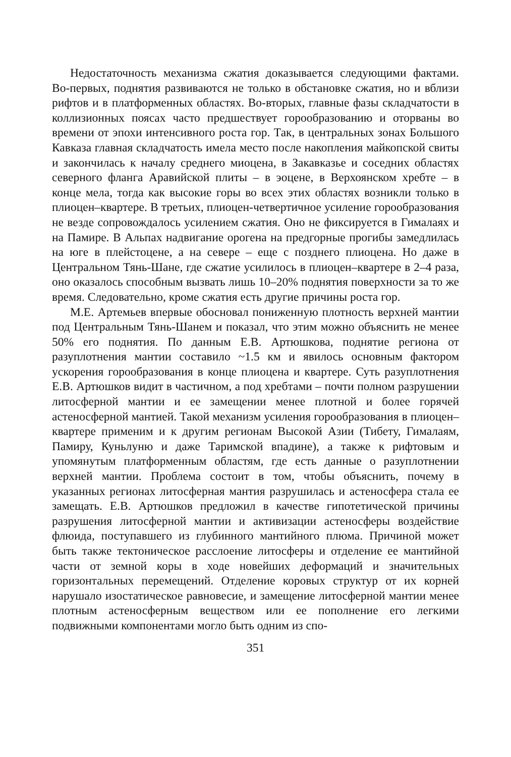Недостаточность механизма сжатия доказывается следующими фактами. Во-первых, поднятия развиваются не только в обстановке сжатия, но и вблизи рифтов и в платформенных областях. Во-вторых, главные фазы складчатости в коллизионных поясах часто предшествует горообразованию и оторваны во времени от эпохи интенсивного роста гор. Так, в центральных зонах Большого Кавказа главная складчатость имела место после накопления майкопской свиты и закончилась к началу среднего миоцена, в Закавказье и соседних областях северного фланга Аравийской плиты – в эоцене, в Верхоянском хребте – в конце мела, тогда как высокие горы во всех этих областях возникли только в плиоцен–квартере. В третьих, плиоцен-четвертичное усиление горообразования не везде сопровождалось усилением сжатия. Оно не фиксируется в Гималаях и на Памире. В Альпах надвигание орогена на предгорные прогибы замедлилась на юге в плейстоцене, а на севере – еще с позднего плиоцена. Но даже в Центральном Тянь-Шане, где сжатие усилилось в плиоцен–квартере в 2–4 раза, оно оказалось способным вызвать лишь 10–20% поднятия поверхности за то же время. Следовательно, кроме сжатия есть другие причины роста гор.
М.Е. Артемьев впервые обосновал пониженную плотность верхней мантии под Центральным Тянь-Шанем и показал, что этим можно объяснить не менее 50% его поднятия. По данным Е.В. Артюшкова, поднятие региона от разуплотнения мантии составило ~1.5 км и явилось основным фактором ускорения горообразования в конце плиоцена и квартере. Суть разуплотнения Е.В. Артюшков видит в частичном, а под хребтами – почти полном разрушении литосферной мантии и ее замещении менее плотной и более горячей астеносферной мантией. Такой механизм усиления горообразования в плиоцен–квартере применим и к другим регионам Высокой Азии (Тибету, Гималаям, Памиру, Куньлуню и даже Таримской впадине), а также к рифтовым и упомянутым платформенным областям, где есть данные о разуплотнении верхней мантии. Проблема состоит в том, чтобы объяснить, почему в указанных регионах литосферная мантия разрушилась и астеносфера стала ее замещать. Е.В. Артюшков предложил в качестве гипотетической причины разрушения литосферной мантии и активизации астеносферы воздействие флюида, поступавшего из глубинного мантийного плюма. Причиной может быть также тектоническое расслоение литосферы и отделение ее мантийной части от земной коры в ходе новейших деформаций и значительных горизонтальных перемещений. Отделение коровых структур от их корней нарушало изостатическое равновесие, и замещение литосферной мантии менее плотным астеносферным веществом или ее пополнение его легкими подвижными компонентами могло быть одним из спо-
351